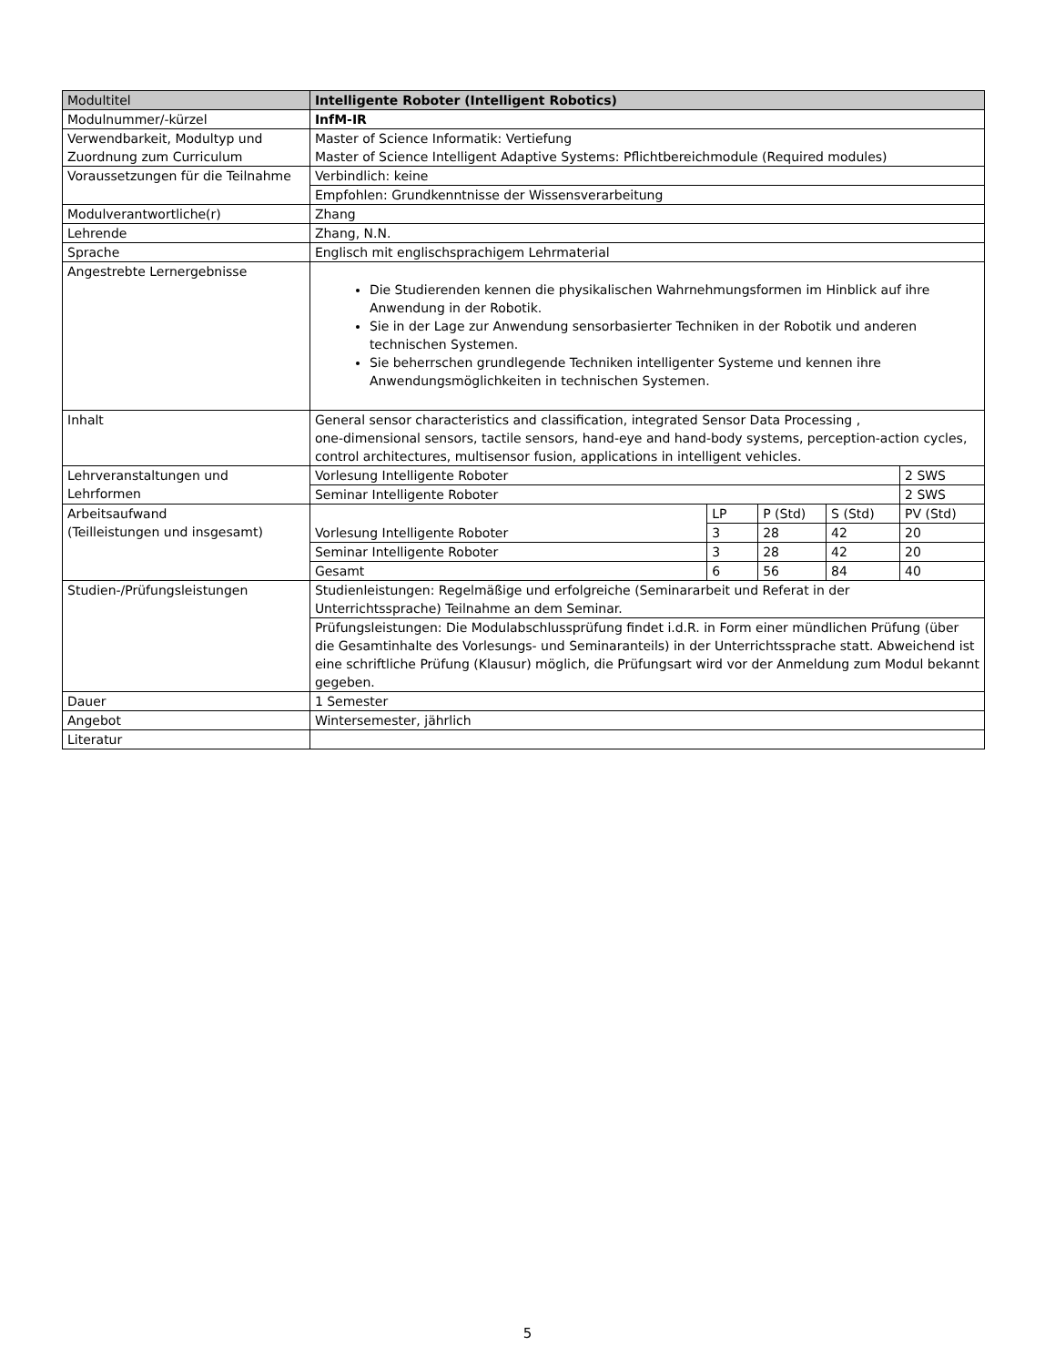| Modultitel | Intelligente Roboter (Intelligent Robotics) | | | | |
| Modulnummer/-kürzel | InfM-IR | | | | |
| Verwendbarkeit, Modultyp und Zuordnung zum Curriculum | Master of Science Informatik: Vertiefung Master of Science Intelligent Adaptive Systems: Pflichtbereichmodule (Required modules) | | | | |
| Voraussetzungen für die Teilnahme | Verbindlich: keine | | | | |
| | Empfohlen: Grundkenntnisse der Wissensverarbeitung | | | | |
| Modulverantwortliche(r) | Zhang | | | | |
| Lehrende | Zhang, N.N. | | | | |
| Sprache | Englisch mit englischsprachigem Lehrmaterial | | | | |
| Angestrebte Lernergebnisse | Die Studierenden kennen die physikalischen Wahrnehmungsformen im Hinblick auf ihre Anwendung in der Robotik. Sie in der Lage zur Anwendung sensorbasierter Techniken in der Robotik und anderen technischen Systemen. Sie beherrschen grundlegende Techniken intelligenter Systeme und kennen ihre Anwendungsmöglichkeiten in technischen Systemen. | | | | |
| Inhalt | General sensor characteristics and classification, integrated Sensor Data Processing , one-dimensional sensors, tactile sensors, hand-eye and hand-body systems, perception-action cycles, control architectures, multisensor fusion, applications in intelligent vehicles. | | | | |
| Lehrveranstaltungen und Lehrformen | Vorlesung Intelligente Roboter | | | | 2 SWS |
| | Seminar Intelligente Roboter | | | | 2 SWS |
| Arbeitsaufwand (Teilleistungen und insgesamt) | Vorlesung Intelligente Roboter | LP | P (Std) | S (Std) | PV (Std) |
| | | 3 | 28 | 42 | 20 |
| | Seminar Intelligente Roboter | 3 | 28 | 42 | 20 |
| | Gesamt | 6 | 56 | 84 | 40 |
| Studien-/Prüfungsleistungen | Studienleistungen: Regelmäßige und erfolgreiche (Seminararbeit und Referat in der Unterrichtssprache) Teilnahme an dem Seminar. | | | | |
| | Prüfungsleistungen: Die Modulabschlussprüfung findet i.d.R. in Form einer mündlichen Prüfung (über die Gesamtinhalte des Vorlesungs- und Seminaranteils) in der Unterrichtssprache statt. Abweichend ist eine schriftliche Prüfung (Klausur) möglich, die Prüfungsart wird vor der Anmeldung zum Modul bekannt gegeben. | | | | |
| Dauer | 1 Semester | | | | |
| Angebot | Wintersemester, jährlich | | | | |
| Literatur | | | | | |
5